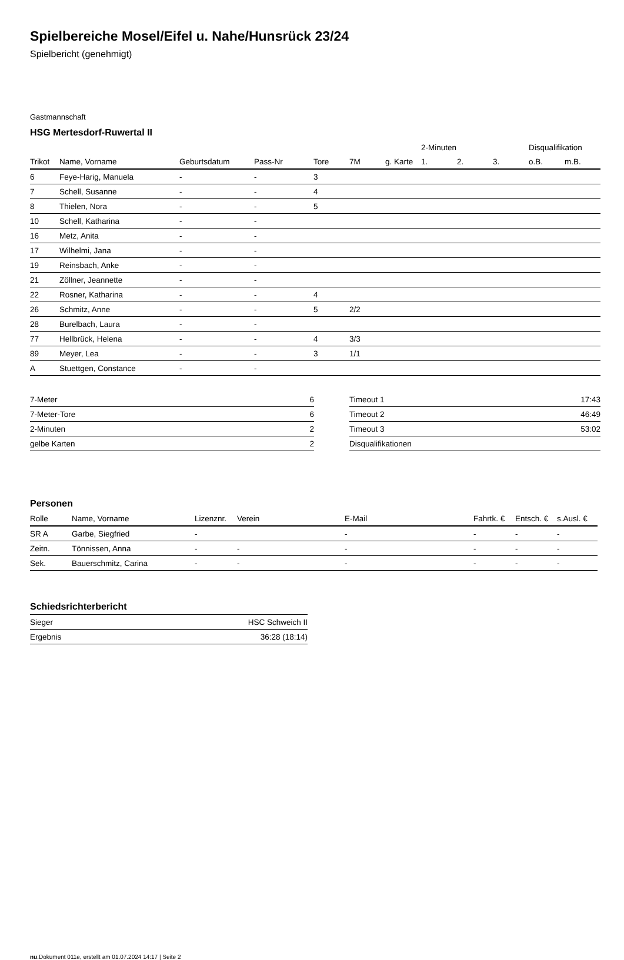Spielbereiche Mosel/Eifel u. Nahe/Hunsrück 23/24
Spielbericht (genehmigt)
Gastmannschaft
HSG Mertesdorf-Ruwertal II
| | | | | | | | 2-Minuten | | | Disqualifikation | |
| --- | --- | --- | --- | --- | --- | --- | --- | --- | --- | --- | --- |
| Trikot | Name, Vorname | Geburtsdatum | Pass-Nr | Tore | 7M | g. Karte | 1. | 2. | 3. | o.B. | m.B. |
| 6 | Feye-Harig, Manuela | - | - | 3 | | | | | | | |
| 7 | Schell, Susanne | - | - | 4 | | | | | | | |
| 8 | Thielen, Nora | - | - | 5 | | | | | | | |
| 10 | Schell, Katharina | - | - | | | | | | | | |
| 16 | Metz, Anita | - | - | | | | | | | | |
| 17 | Wilhelmi, Jana | - | - | | | | | | | | |
| 19 | Reinsbach, Anke | - | - | | | | | | | | |
| 21 | Zöllner, Jeannette | - | - | | | | | | | | |
| 22 | Rosner, Katharina | - | - | 4 | | | | | | | |
| 26 | Schmitz, Anne | - | - | 5 | 2/2 | | | | | | |
| 28 | Burelbach, Laura | - | - | | | | | | | | |
| 77 | Hellbrück, Helena | - | - | 4 | 3/3 | | | | | | |
| 89 | Meyer, Lea | - | - | 3 | 1/1 | | | | | | |
| A | Stuettgen, Constance | - | - | | | | | | | | |
| 7-Meter | 6 |
| 7-Meter-Tore | 6 |
| 2-Minuten | 2 |
| gelbe Karten | 2 |
| Timeout 1 | 17:43 |
| Timeout 2 | 46:49 |
| Timeout 3 | 53:02 |
| Disqualifikationen | |
Personen
| Rolle | Name, Vorname | Lizenznr. | Verein | E-Mail | Fahrtk. € | Entsch. € | s.Ausl. € |
| --- | --- | --- | --- | --- | --- | --- | --- |
| SR A | Garbe, Siegfried | - | | - | - | - | - |
| Zeitn. | Tönnissen, Anna | - | - | - | - | - | - |
| Sek. | Bauerschmitz, Carina | - | - | - | - | - | - |
Schiedsrichterbericht
| Sieger | HSC Schweich II |
| Ergebnis | 36:28 (18:14) |
nu.Dokument 011e, erstellt am 01.07.2024 14:17 | Seite 2